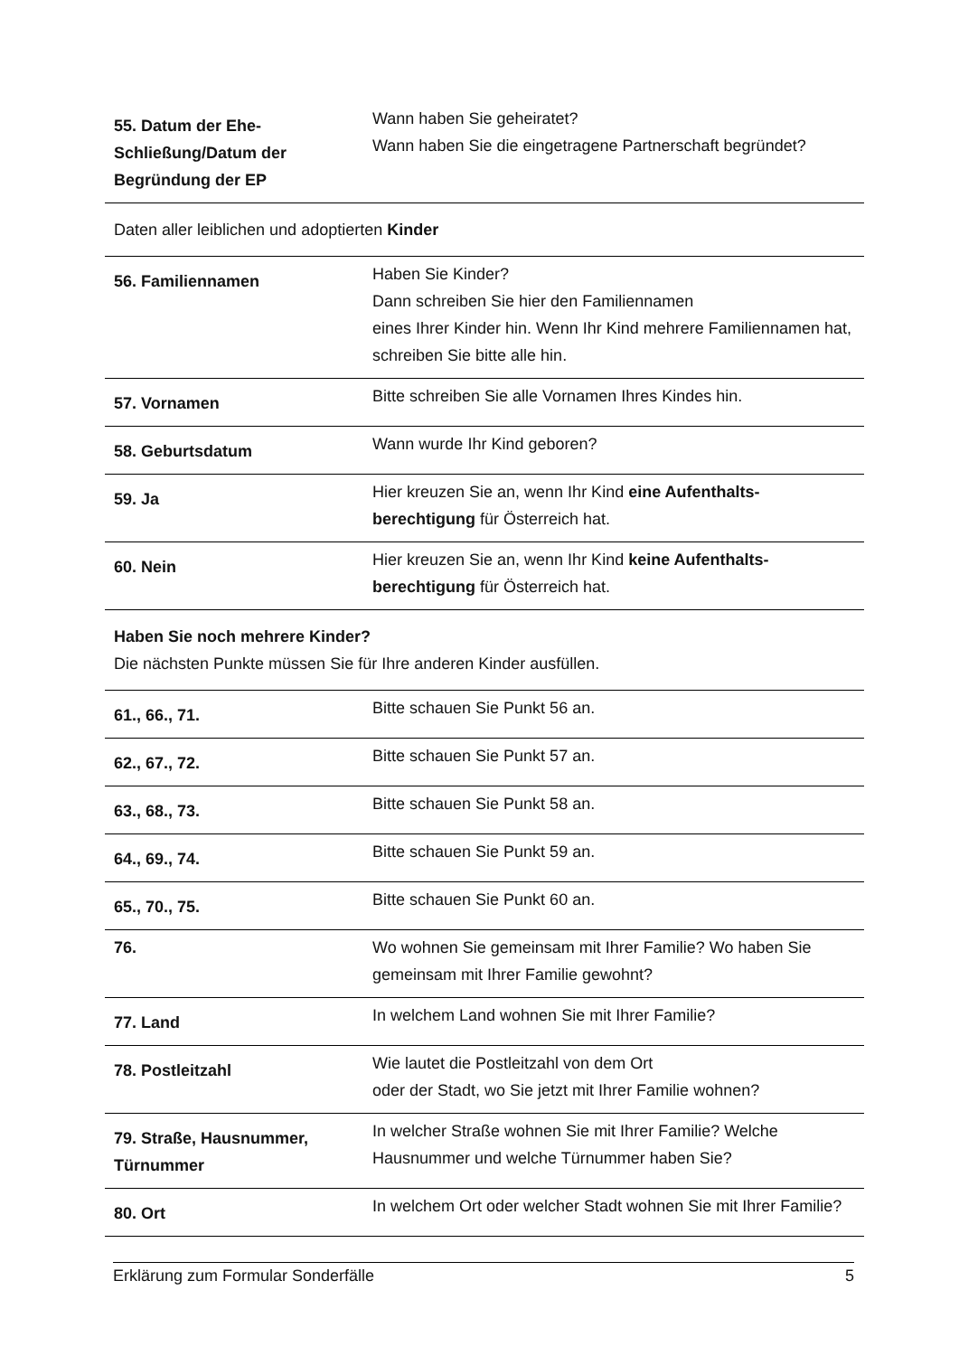| 55. Datum der Ehe-Schließung/Datum der Begründung der EP | Wann haben Sie geheiratet? Wann haben Sie die eingetragene Partnerschaft begründet? |
Daten aller leiblichen und adoptierten Kinder
| 56. Familiennamen | Haben Sie Kinder? Dann schreiben Sie hier den Familiennamen eines Ihrer Kinder hin. Wenn Ihr Kind mehrere Familiennamen hat, schreiben Sie bitte alle hin. |
| 57. Vornamen | Bitte schreiben Sie alle Vornamen Ihres Kindes hin. |
| 58. Geburtsdatum | Wann wurde Ihr Kind geboren? |
| 59. Ja | Hier kreuzen Sie an, wenn Ihr Kind eine Aufenthalts-berechtigung für Österreich hat. |
| 60. Nein | Hier kreuzen Sie an, wenn Ihr Kind keine Aufenthalts-berechtigung für Österreich hat. |
Haben Sie noch mehrere Kinder?
Die nächsten Punkte müssen Sie für Ihre anderen Kinder ausfüllen.
| 61., 66., 71. | Bitte schauen Sie Punkt 56 an. |
| 62., 67., 72. | Bitte schauen Sie Punkt 57 an. |
| 63., 68., 73. | Bitte schauen Sie Punkt 58 an. |
| 64., 69., 74. | Bitte schauen Sie Punkt 59 an. |
| 65., 70., 75. | Bitte schauen Sie Punkt 60 an. |
| 76. | Wo wohnen Sie gemeinsam mit Ihrer Familie? Wo haben Sie gemeinsam mit Ihrer Familie gewohnt? |
| 77. Land | In welchem Land wohnen Sie mit Ihrer Familie? |
| 78. Postleitzahl | Wie lautet die Postleitzahl von dem Ort oder der Stadt, wo Sie jetzt mit Ihrer Familie wohnen? |
| 79. Straße, Hausnummer, Türnummer | In welcher Straße wohnen Sie mit Ihrer Familie? Welche Hausnummer und welche Türnummer haben Sie? |
| 80. Ort | In welchem Ort oder welcher Stadt wohnen Sie mit Ihrer Familie? |
Erklärung zum Formular Sonderfälle 5